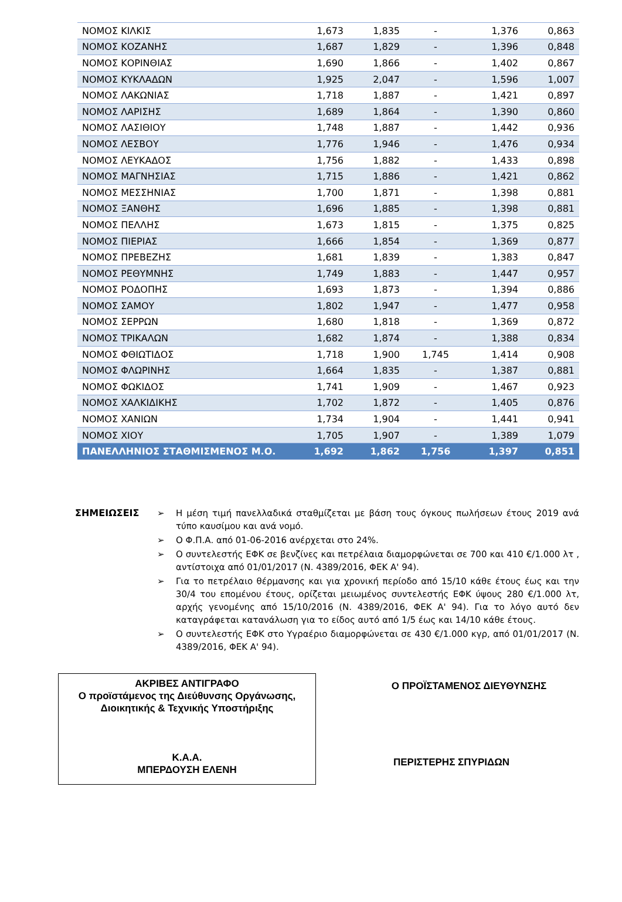| ΝΟΜΟΣ ΚΙΛΚΙΣ | 1,673 | 1,835 | - | 1,376 | 0,863 |
| ΝΟΜΟΣ ΚΟΖΑΝΗΣ | 1,687 | 1,829 | - | 1,396 | 0,848 |
| ΝΟΜΟΣ ΚΟΡΙΝΘΙΑΣ | 1,690 | 1,866 | - | 1,402 | 0,867 |
| ΝΟΜΟΣ ΚΥΚΛΑΔΩΝ | 1,925 | 2,047 | - | 1,596 | 1,007 |
| ΝΟΜΟΣ ΛΑΚΩΝΙΑΣ | 1,718 | 1,887 | - | 1,421 | 0,897 |
| ΝΟΜΟΣ ΛΑΡΙΣΗΣ | 1,689 | 1,864 | - | 1,390 | 0,860 |
| ΝΟΜΟΣ ΛΑΣΙΘΙΟΥ | 1,748 | 1,887 | - | 1,442 | 0,936 |
| ΝΟΜΟΣ ΛΕΣΒΟΥ | 1,776 | 1,946 | - | 1,476 | 0,934 |
| ΝΟΜΟΣ ΛΕΥΚΑΔΟΣ | 1,756 | 1,882 | - | 1,433 | 0,898 |
| ΝΟΜΟΣ ΜΑΓΝΗΣΙΑΣ | 1,715 | 1,886 | - | 1,421 | 0,862 |
| ΝΟΜΟΣ ΜΕΣΣΗΝΙΑΣ | 1,700 | 1,871 | - | 1,398 | 0,881 |
| ΝΟΜΟΣ ΞΑΝΘΗΣ | 1,696 | 1,885 | - | 1,398 | 0,881 |
| ΝΟΜΟΣ ΠΕΛΛΗΣ | 1,673 | 1,815 | - | 1,375 | 0,825 |
| ΝΟΜΟΣ ΠΙΕΡΙΑΣ | 1,666 | 1,854 | - | 1,369 | 0,877 |
| ΝΟΜΟΣ ΠΡΕΒΕΖΗΣ | 1,681 | 1,839 | - | 1,383 | 0,847 |
| ΝΟΜΟΣ ΡΕΘΥΜΝΗΣ | 1,749 | 1,883 | - | 1,447 | 0,957 |
| ΝΟΜΟΣ ΡΟΔΟΠΗΣ | 1,693 | 1,873 | - | 1,394 | 0,886 |
| ΝΟΜΟΣ ΣΑΜΟΥ | 1,802 | 1,947 | - | 1,477 | 0,958 |
| ΝΟΜΟΣ ΣΕΡΡΩΝ | 1,680 | 1,818 | - | 1,369 | 0,872 |
| ΝΟΜΟΣ ΤΡΙΚΑΛΩΝ | 1,682 | 1,874 | - | 1,388 | 0,834 |
| ΝΟΜΟΣ ΦΘΙΩΤΙΔΟΣ | 1,718 | 1,900 | 1,745 | 1,414 | 0,908 |
| ΝΟΜΟΣ ΦΛΩΡΙΝΗΣ | 1,664 | 1,835 | - | 1,387 | 0,881 |
| ΝΟΜΟΣ ΦΩΚΙΔΟΣ | 1,741 | 1,909 | - | 1,467 | 0,923 |
| ΝΟΜΟΣ ΧΑΛΚΙΔΙΚΗΣ | 1,702 | 1,872 | - | 1,405 | 0,876 |
| ΝΟΜΟΣ ΧΑΝΙΩΝ | 1,734 | 1,904 | - | 1,441 | 0,941 |
| ΝΟΜΟΣ ΧΙΟΥ | 1,705 | 1,907 | - | 1,389 | 1,079 |
| ΠΑΝΕΛΛΗΝΙΟΣ ΣΤΑΘΜΙΣΜΕΝΟΣ Μ.Ο. | 1,692 | 1,862 | 1,756 | 1,397 | 0,851 |
ΣΗΜΕΙΩΣΕΙΣ ➢ Η μέση τιμή πανελλαδικά σταθμίζεται με βάση τους όγκους πωλήσεων έτους 2019 ανά τύπο καυσίμου και ανά νομό.
➢ Ο Φ.Π.Α. από 01-06-2016 ανέρχεται στο 24%.
➢ Ο συντελεστής ΕΦΚ σε βενζίνες και πετρέλαια διαμορφώνεται σε 700 και 410 €/1.000 λτ , αντίστοιχα από 01/01/2017 (Ν. 4389/2016, ΦΕΚ Α' 94).
➢ Για το πετρέλαιο θέρμανσης και για χρονική περίοδο από 15/10 κάθε έτους έως και την 30/4 του επομένου έτους, ορίζεται μειωμένος συντελεστής ΕΦΚ ύψους 280 €/1.000 λτ, αρχής γενομένης από 15/10/2016 (Ν. 4389/2016, ΦΕΚ Α' 94). Για το λόγο αυτό δεν καταγράφεται κατανάλωση για το είδος αυτό από 1/5 έως και 14/10 κάθε έτους.
➢ Ο συντελεστής ΕΦΚ στο Υγραέριο διαμορφώνεται σε 430 €/1.000 κγρ, από 01/01/2017 (Ν. 4389/2016, ΦΕΚ Α' 94).
ΑΚΡΙΒΕΣ ΑΝΤΙΓΡΑΦΟ
Ο προϊστάμενος της Διεύθυνσης Οργάνωσης,
Διοικητικής & Τεχνικής Υποστήριξης
Κ.Α.Α.
ΜΠΕΡΔΟΥΣΗ ΕΛΕΝΗ
Ο ΠΡΟΪΣΤΑΜΕΝΟΣ ΔΙΕΥΘΥΝΣΗΣ
ΠΕΡΙΣΤΕΡΗΣ ΣΠΥΡΙΔΩΝ